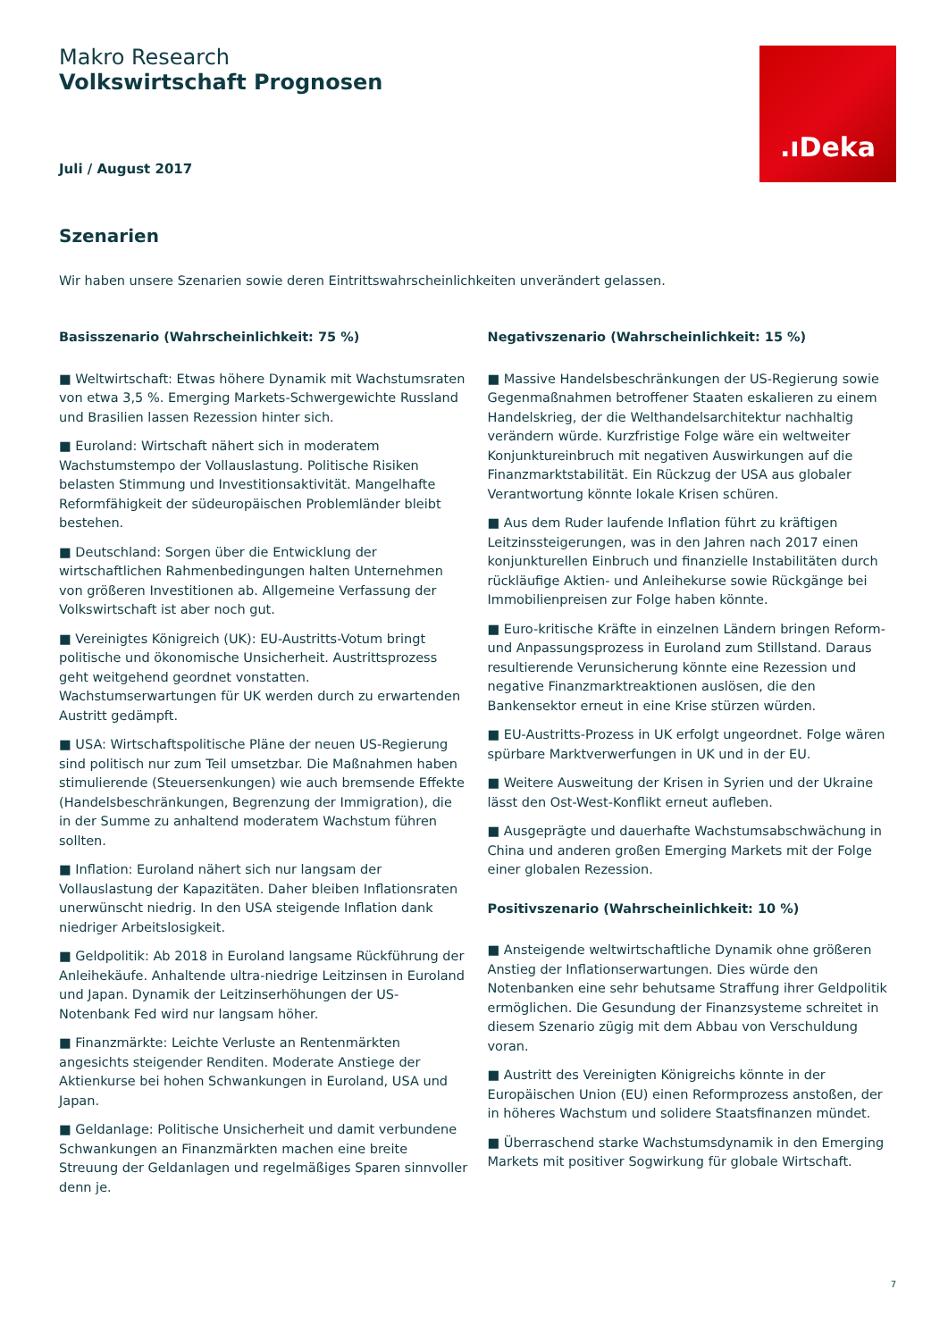Makro Research
Volkswirtschaft Prognosen
Juli / August 2017
.ıDeka
Szenarien
Wir haben unsere Szenarien sowie deren Eintrittswahrscheinlichkeiten unverändert gelassen.
Basisszenario (Wahrscheinlichkeit: 75 %)
■ Weltwirtschaft: Etwas höhere Dynamik mit Wachstumsraten von etwa 3,5 %. Emerging Markets-Schwergewichte Russland und Brasilien lassen Rezession hinter sich.
■ Euroland: Wirtschaft nähert sich in moderatem Wachstumstempo der Vollauslastung. Politische Risiken belasten Stimmung und Investitionsaktivität. Mangelhafte Reformfähigkeit der südeuropäischen Problemländer bleibt bestehen.
■ Deutschland: Sorgen über die Entwicklung der wirtschaftlichen Rahmenbedingungen halten Unternehmen von größeren Investitionen ab. Allgemeine Verfassung der Volkswirtschaft ist aber noch gut.
■ Vereinigtes Königreich (UK): EU-Austritts-Votum bringt politische und ökonomische Unsicherheit. Austrittsprozess geht weitgehend geordnet vonstatten. Wachstumserwartungen für UK werden durch zu erwartenden Austritt gedämpft.
■ USA: Wirtschaftspolitische Pläne der neuen US-Regierung sind politisch nur zum Teil umsetzbar. Die Maßnahmen haben stimulierende (Steuersenkungen) wie auch bremsende Effekte (Handelsbeschränkungen, Begrenzung der Immigration), die in der Summe zu anhaltend moderatem Wachstum führen sollten.
■ Inflation: Euroland nähert sich nur langsam der Vollauslastung der Kapazitäten. Daher bleiben Inflationsraten unerwünscht niedrig. In den USA steigende Inflation dank niedriger Arbeitslosigkeit.
■ Geldpolitik: Ab 2018 in Euroland langsame Rückführung der Anleihekäufe. Anhaltende ultra-niedrige Leitzinsen in Euroland und Japan. Dynamik der Leitzinserhöhungen der US-Notenbank Fed wird nur langsam höher.
■ Finanzmärkte: Leichte Verluste an Rentenmärkten angesichts steigender Renditen. Moderate Anstiege der Aktienkurse bei hohen Schwankungen in Euroland, USA und Japan.
■ Geldanlage: Politische Unsicherheit und damit verbundene Schwankungen an Finanzmärkten machen eine breite Streuung der Geldanlagen und regelmäßiges Sparen sinnvoller denn je.
Negativszenario (Wahrscheinlichkeit: 15 %)
■ Massive Handelsbeschränkungen der US-Regierung sowie Gegenmaßnahmen betroffener Staaten eskalieren zu einem Handelskrieg, der die Welthandelsarchitektur nachhaltig verändern würde. Kurzfristige Folge wäre ein weltweiter Konjunktureinbruch mit negativen Auswirkungen auf die Finanzmarktstabilität. Ein Rückzug der USA aus globaler Verantwortung könnte lokale Krisen schüren.
■ Aus dem Ruder laufende Inflation führt zu kräftigen Leitzinssteigerungen, was in den Jahren nach 2017 einen konjunkturellen Einbruch und finanzielle Instabilitäten durch rückläufige Aktien- und Anleihekurse sowie Rückgänge bei Immobilienpreisen zur Folge haben könnte.
■ Euro-kritische Kräfte in einzelnen Ländern bringen Reform- und Anpassungsprozess in Euroland zum Stillstand. Daraus resultierende Verunsicherung könnte eine Rezession und negative Finanzmarktreaktionen auslösen, die den Bankensektor erneut in eine Krise stürzen würden.
■ EU-Austritts-Prozess in UK erfolgt ungeordnet. Folge wären spürbare Marktverwerfungen in UK und in der EU.
■ Weitere Ausweitung der Krisen in Syrien und der Ukraine lässt den Ost-West-Konflikt erneut aufleben.
■ Ausgeprägte und dauerhafte Wachstumsabschwächung in China und anderen großen Emerging Markets mit der Folge einer globalen Rezession.
Positivszenario (Wahrscheinlichkeit: 10 %)
■ Ansteigende weltwirtschaftliche Dynamik ohne größeren Anstieg der Inflationserwartungen. Dies würde den Notenbanken eine sehr behutsame Straffung ihrer Geldpolitik ermöglichen. Die Gesundung der Finanzsysteme schreitet in diesem Szenario zügig mit dem Abbau von Verschuldung voran.
■ Austritt des Vereinigten Königreichs könnte in der Europäischen Union (EU) einen Reformprozess anstoßen, der in höheres Wachstum und solidere Staatsfinanzen mündet.
■ Überraschend starke Wachstumsdynamik in den Emerging Markets mit positiver Sogwirkung für globale Wirtschaft.
7